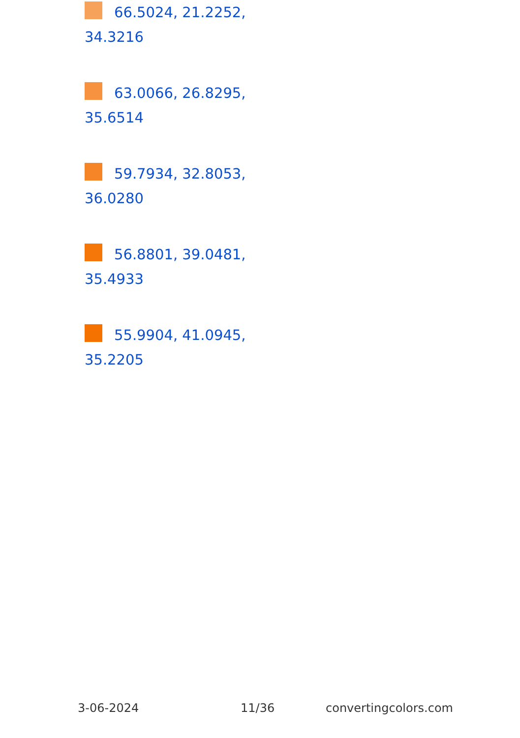66.5024, 21.2252, 34.3216
63.0066, 26.8295, 35.6514
59.7934, 32.8053, 36.0280
56.8801, 39.0481, 35.4933
55.9904, 41.0945, 35.2205
3-06-2024 11/36 convertingcolors.com